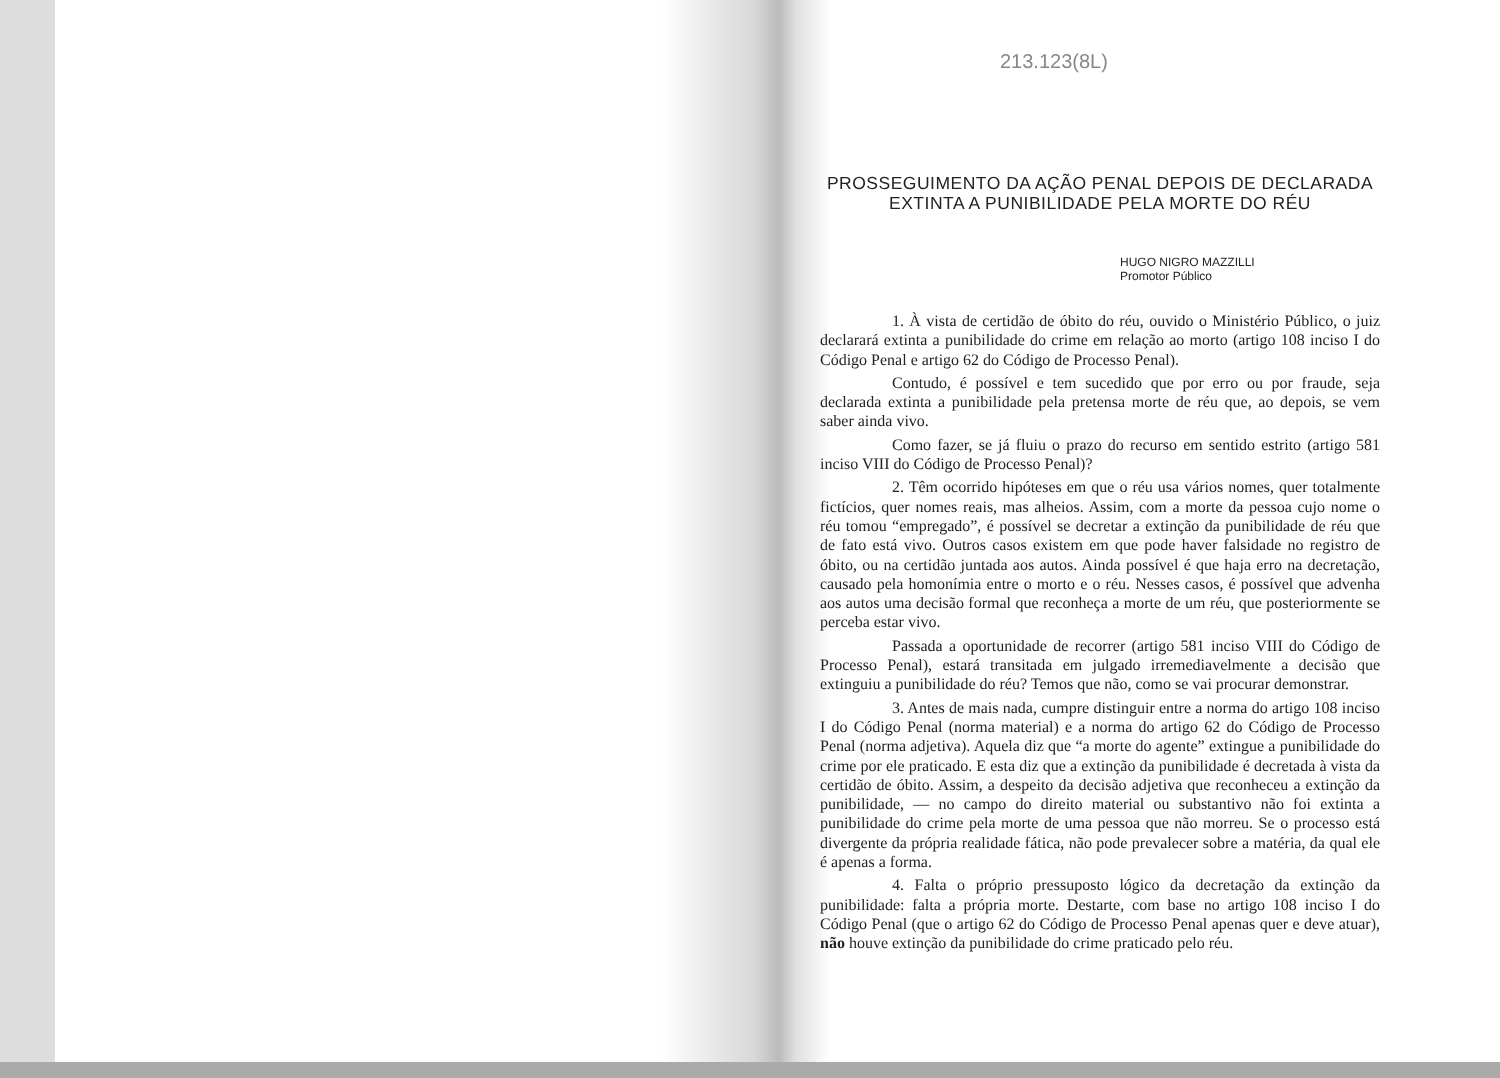213.123(8L)
PROSSEGUIMENTO DA AÇÃO PENAL DEPOIS DE DECLARADA
EXTINTA A PUNIBILIDADE PELA MORTE DO RÉU
HUGO NIGRO MAZZILLI
Promotor Público
1. À vista de certidão de óbito do réu, ouvido o Ministério Público, o juiz declarará extinta a punibilidade do crime em relação ao morto (artigo 108 inciso I do Código Penal e artigo 62 do Código de Processo Penal).
Contudo, é possível e tem sucedido que por erro ou por fraude, seja declarada extinta a punibilidade pela pretensa morte de réu que, ao depois, se vem saber ainda vivo.
Como fazer, se já fluiu o prazo do recurso em sentido estrito (artigo 581 inciso VIII do Código de Processo Penal)?
2. Têm ocorrido hipóteses em que o réu usa vários nomes, quer totalmente fictícios, quer nomes reais, mas alheios. Assim, com a morte da pessoa cujo nome o réu tomou “empregado”, é possível se decretar a extinção da punibilidade de réu que de fato está vivo. Outros casos existem em que pode haver falsidade no registro de óbito, ou na certidão juntada aos autos. Ainda possível é que haja erro na decretação, causado pela homonímia entre o morto e o réu. Nesses casos, é possível que advenha aos autos uma decisão formal que reconheça a morte de um réu, que posteriormente se perceba estar vivo.
Passada a oportunidade de recorrer (artigo 581 inciso VIII do Código de Processo Penal), estará transitada em julgado irremediavelmente a decisão que extinguiu a punibilidade do réu? Temos que não, como se vai procurar demonstrar.
3. Antes de mais nada, cumpre distinguir entre a norma do artigo 108 inciso I do Código Penal (norma material) e a norma do artigo 62 do Código de Processo Penal (norma adjetiva). Aquela diz que “a morte do agente” extingue a punibilidade do crime por ele praticado. E esta diz que a extinção da punibilidade é decretada à vista da certidão de óbito. Assim, a despeito da decisão adjetiva que reconheceu a extinção da punibilidade, — no campo do direito material ou substantivo não foi extinta a punibilidade do crime pela morte de uma pessoa que não morreu. Se o processo está divergente da própria realidade fática, não pode prevalecer sobre a matéria, da qual ele é apenas a forma.
4. Falta o próprio pressuposto lógico da decretação da extinção da punibilidade: falta a própria morte. Destarte, com base no artigo 108 inciso I do Código Penal (que o artigo 62 do Código de Processo Penal apenas quer e deve atuar), não houve extinção da punibilidade do crime praticado pelo réu.